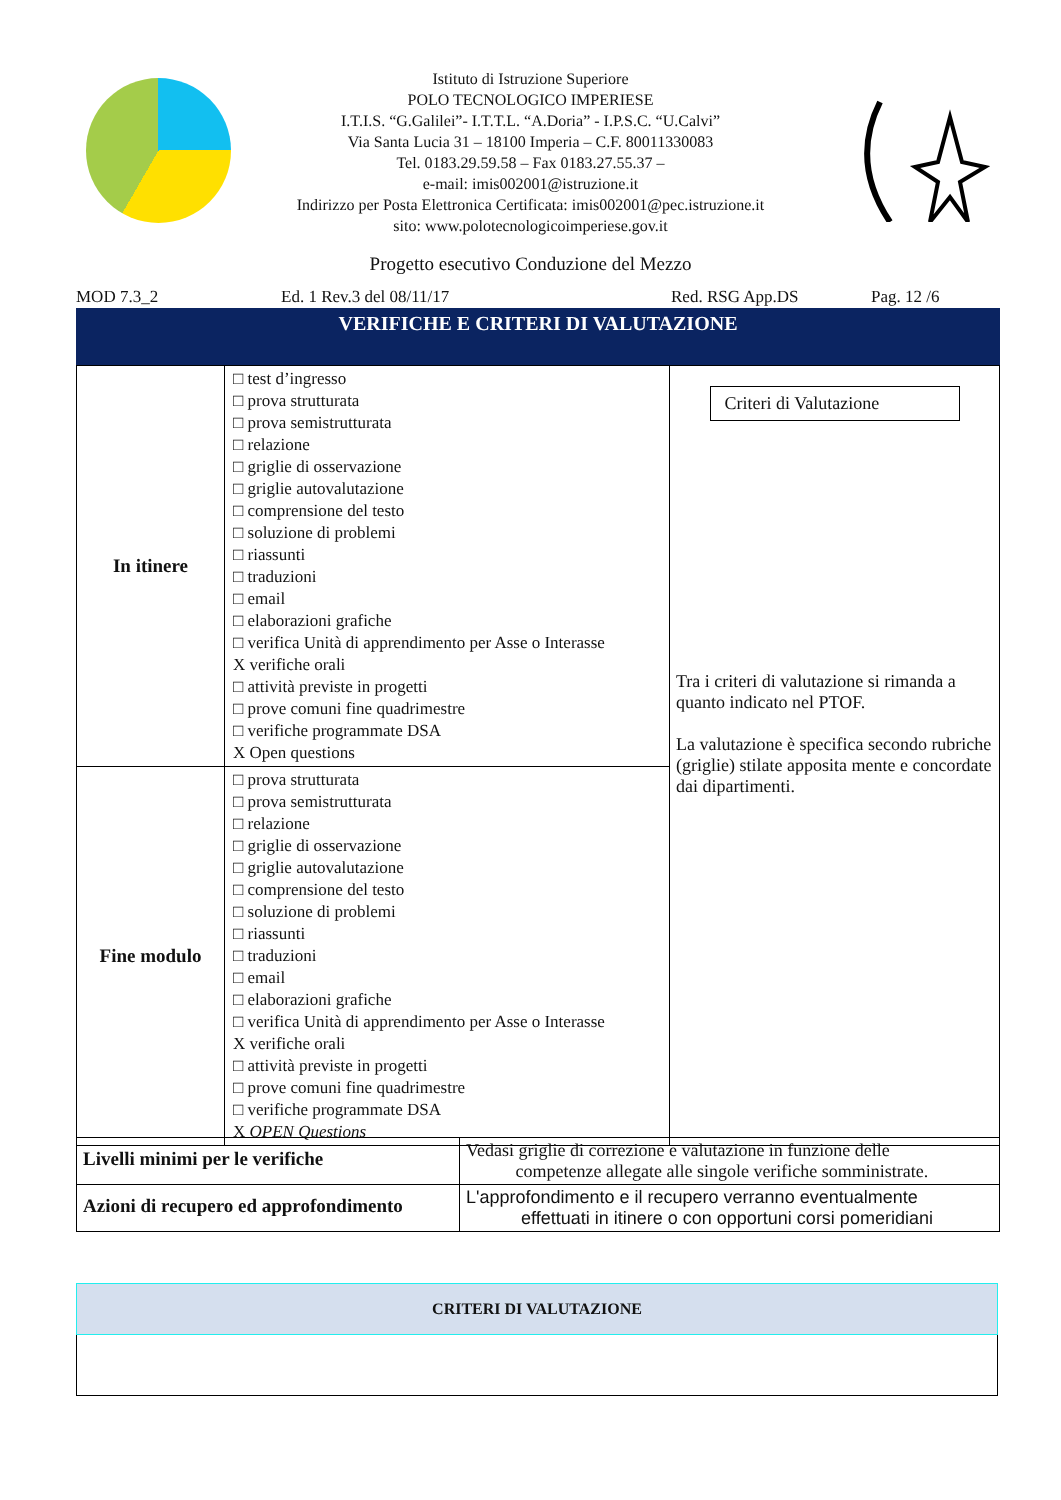Istituto di Istruzione Superiore
POLO TECNOLOGICO IMPERIESE
I.T.I.S. “G.Galilei”- I.T.T.L. “A.Doria” - I.P.S.C. “U.Calvi”
Via Santa Lucia 31 – 18100 Imperia – C.F. 80011330083
Tel. 0183.29.59.58 – Fax 0183.27.55.37 –
e-mail: imis002001@istruzione.it
Indirizzo per Posta Elettronica Certificata: imis002001@pec.istruzione.it
sito: www.polotecnologicoimperiese.gov.it
Progetto esecutivo Conduzione del Mezzo
MOD 7.3_2 Ed. 1 Rev.3 del 08/11/17 Red. RSG App.DS Pag. 12 /6
VERIFICHE E CRITERI DI VALUTAZIONE
| In itinere | □ test d’ingresso □ prova strutturata □ prova semistrutturata □ relazione □ griglie di osservazione □ griglie autovalutazione □ comprensione del testo □ soluzione di problemi □ riassunti □ traduzioni □ email □ elaborazioni grafiche □ verifica Unità di apprendimento per Asse o Interasse X verifiche orali □ attività previste in progetti □ prove comuni fine quadrimestre □ verifiche programmate DSA X Open questions | Criteri di Valutazione Tra i criteri di valutazione si rimanda a quanto indicato nel PTOF. La valutazione è specifica secondo rubriche (griglie) stilate apposita mente e concordate dai dipartimenti. |
| Fine modulo | □ prova strutturata □ prova semistrutturata □ relazione □ griglie di osservazione □ griglie autovalutazione □ comprensione del testo □ soluzione di problemi □ riassunti □ traduzioni □ email □ elaborazioni grafiche □ verifica Unità di apprendimento per Asse o Interasse X verifiche orali □ attività previste in progetti □ prove comuni fine quadrimestre □ verifiche programmate DSA X OPEN Questions | |
| Livelli minimi per le verifiche | Vedasi griglie di correzione e valutazione in funzione delle competenze allegate alle singole verifiche somministrate. |
| Azioni di recupero ed approfondimento | L'approfondimento e il recupero verranno eventualmente effettuati in itinere o con opportuni corsi pomeridiani |
| CRITERI DI VALUTAZIONE |